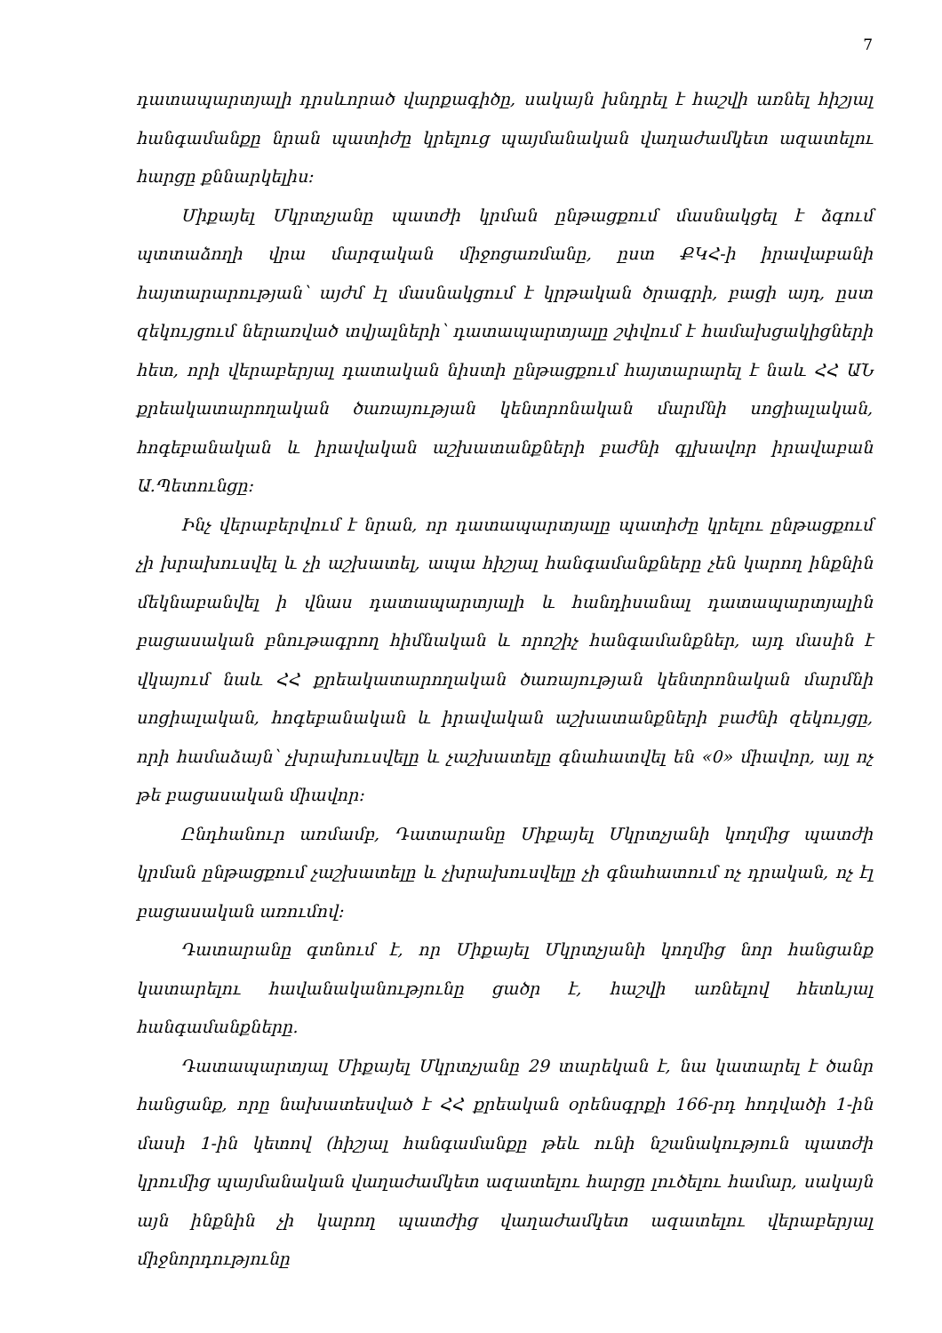7
դատապարտյալի դրսևորած վարքագիծը, սակայն խնդրել է հաշվի առնել հիշյալ հանգամանքը նրան պատիժը կրելուց պայմանական վաղաժամկետ ազատելու հարցը քննարկելիս:
Միքայել Մկրտչյանը պատժի կրման ընթացքում մասնակցել է ձգում պտտաձողի վրա մարզական միջոցառմանը, ըստ ՔԿՀ-ի իրավաբանի հայտարարության՝ այժմ էլ մասնակցում է կրթական ծրագրի, բացի այդ, ըստ զեկույցում ներառված տվյալների՝ դատապարտյալը շփվում է համախցակիցների հետ, որի վերաբերյալ դատական նիստի ընթացքում հայտարարել է նաև ՀՀ ԱՆ քրեակատարողական ծառայության կենտրոնական մարմնի սոցիալական, հոգեբանական և իրավական աշխատանքների բաժնի գլխավոր իրավաբան Ա.Պետունցը:
Ինչ վերաբերվում է նրան, որ դատապարտյալը պատիժը կրելու ընթացքում չի խրախուսվել և չի աշխատել, ապա հիշյալ հանգամանքները չեն կարող ինքնին մեկնաբանվել ի վնաս դատապարտյալի և հանդիսանալ դատապարտյալին բացասական բնութագրող հիմնական և որոշիչ հանգամանքներ, այդ մասին է վկայում նաև ՀՀ քրեակատարողական ծառայության կենտրոնական մարմնի սոցիալական, հոգեբանական և իրավական աշխատանքների բաժնի զեկույցը, որի համաձայն՝ չխրախուսվելը և չաշխատելը գնահատվել են «0» միավոր, այլ ոչ թե բացասական միավոր:
Ընդհանուր առմամբ, Դատարանը Միքայել Մկրտչյանի կողմից պատժի կրման ընթացքում չաշխատելը և չխրախուսվելը չի գնահատում ոչ դրական, ոչ էլ բացասական առումով:
Դատարանը գտնում է, որ Միքայել Մկրտչյանի կողմից նոր հանցանք կատարելու հավանականությունը ցածր է, հաշվի առնելով հետևյալ հանգամանքները.
Դատապարտյալ Միքայել Մկրտչյանը 29 տարեկան է, նա կատարել է ծանր հանցանք, որը նախատեսված է ՀՀ քրեական օրենսգրքի 166-րդ հոդվածի 1-ին մասի 1-ին կետով (հիշյալ հանգամանքը թեև ունի նշանակություն պատժի կրումից պայմանական վաղաժամկետ ազատելու հարցը լուծելու համար, սակայն այն ինքնին չի կարող պատժից վաղաժամկետ ազատելու վերաբերյալ միջնորդությունը